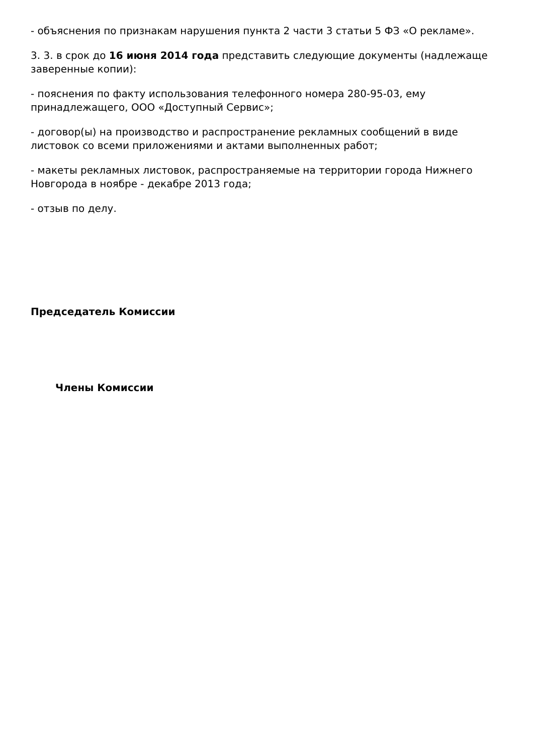- объяснения по признакам нарушения пункта 2 части 3 статьи 5 ФЗ «О рекламе».
3. 3. в срок до 16 июня 2014 года представить следующие документы (надлежаще заверенные копии):
- пояснения по факту использования телефонного номера 280-95-03, ему принадлежащего, ООО «Доступный Сервис»;
- договор(ы) на производство и распространение рекламных сообщений в виде листовок со всеми приложениями и актами выполненных работ;
- макеты рекламных листовок, распространяемые на территории города Нижнего Новгорода в ноябре - декабре 2013 года;
- отзыв по делу.
Председатель Комиссии
Члены Комиссии